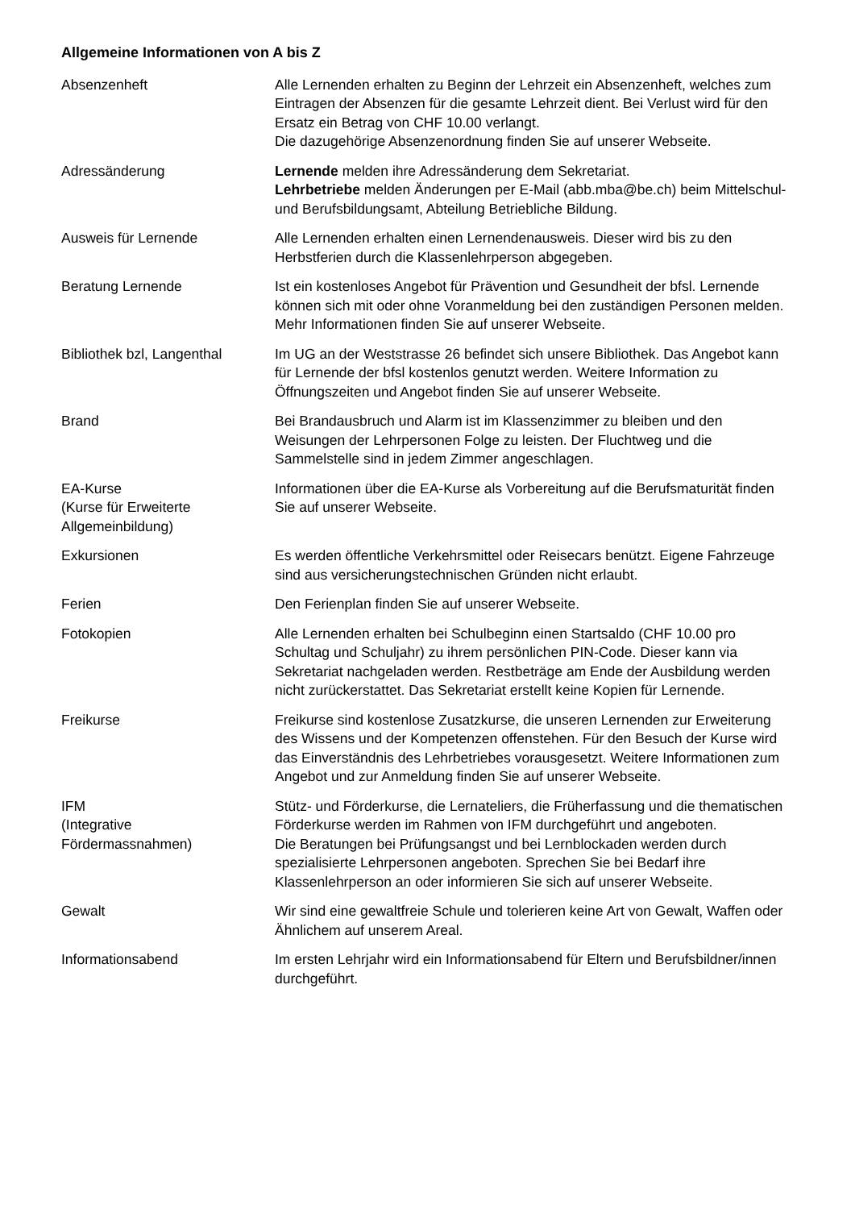Allgemeine Informationen von A bis Z
| Absenzenheft | Alle Lernenden erhalten zu Beginn der Lehrzeit ein Absenzenheft, welches zum Eintragen der Absenzen für die gesamte Lehrzeit dient. Bei Verlust wird für den Ersatz ein Betrag von CHF 10.00 verlangt. Die dazugehörige Absenzenordnung finden Sie auf unserer Webseite. |
| Adressänderung | Lernende melden ihre Adressänderung dem Sekretariat. Lehrbetriebe melden Änderungen per E-Mail (abb.mba@be.ch) beim Mittelschul- und Berufsbildungsamt, Abteilung Betriebliche Bildung. |
| Ausweis für Lernende | Alle Lernenden erhalten einen Lernendenausweis. Dieser wird bis zu den Herbstferien durch die Klassenlehrperson abgegeben. |
| Beratung Lernende | Ist ein kostenloses Angebot für Prävention und Gesundheit der bfsl. Lernende können sich mit oder ohne Voranmeldung bei den zuständigen Personen melden. Mehr Informationen finden Sie auf unserer Webseite. |
| Bibliothek bzl, Langenthal | Im UG an der Weststrasse 26 befindet sich unsere Bibliothek. Das Angebot kann für Lernende der bfsl kostenlos genutzt werden. Weitere Information zu Öffnungszeiten und Angebot finden Sie auf unserer Webseite. |
| Brand | Bei Brandausbruch und Alarm ist im Klassenzimmer zu bleiben und den Weisungen der Lehrpersonen Folge zu leisten. Der Fluchtweg und die Sammelstelle sind in jedem Zimmer angeschlagen. |
| EA-Kurse (Kurse für Erweiterte Allgemeinbildung) | Informationen über die EA-Kurse als Vorbereitung auf die Berufsmaturität finden Sie auf unserer Webseite. |
| Exkursionen | Es werden öffentliche Verkehrsmittel oder Reisecars benützt. Eigene Fahrzeuge sind aus versicherungstechnischen Gründen nicht erlaubt. |
| Ferien | Den Ferienplan finden Sie auf unserer Webseite. |
| Fotokopien | Alle Lernenden erhalten bei Schulbeginn einen Startsaldo (CHF 10.00 pro Schultag und Schuljahr) zu ihrem persönlichen PIN-Code. Dieser kann via Sekretariat nachgeladen werden. Restbeträge am Ende der Ausbildung werden nicht zurückerstattet. Das Sekretariat erstellt keine Kopien für Lernende. |
| Freikurse | Freikurse sind kostenlose Zusatzkurse, die unseren Lernenden zur Erweiterung des Wissens und der Kompetenzen offenstehen. Für den Besuch der Kurse wird das Einverständnis des Lehrbetriebes vorausgesetzt. Weitere Informationen zum Angebot und zur Anmeldung finden Sie auf unserer Webseite. |
| IFM (Integrative Fördermassnahmen) | Stütz- und Förderkurse, die Lernateliers, die Früherfassung und die thematischen Förderkurse werden im Rahmen von IFM durchgeführt und angeboten. Die Beratungen bei Prüfungsangst und bei Lernblockaden werden durch spezialisierte Lehrpersonen angeboten. Sprechen Sie bei Bedarf ihre Klassenlehrperson an oder informieren Sie sich auf unserer Webseite. |
| Gewalt | Wir sind eine gewaltfreie Schule und tolerieren keine Art von Gewalt, Waffen oder Ähnlichem auf unserem Areal. |
| Informationsabend | Im ersten Lehrjahr wird ein Informationsabend für Eltern und Berufsbildner/innen durchgeführt. |